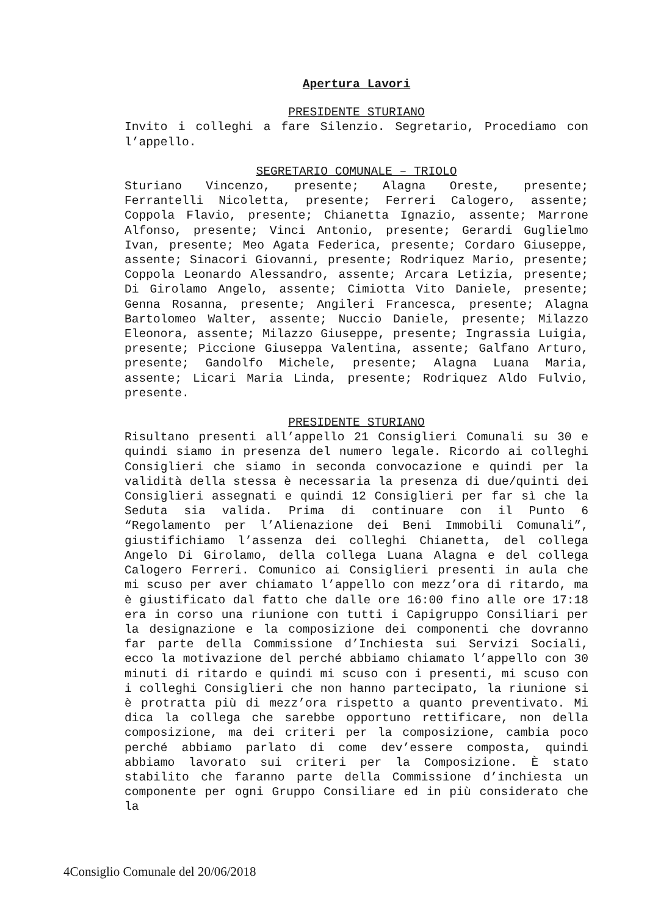Apertura Lavori
PRESIDENTE STURIANO
Invito i colleghi a fare Silenzio. Segretario, Procediamo con l’appello.
SEGRETARIO COMUNALE – TRIOLO
Sturiano Vincenzo, presente; Alagna Oreste, presente; Ferrantelli Nicoletta, presente; Ferreri Calogero, assente; Coppola Flavio, presente; Chianetta Ignazio, assente; Marrone Alfonso, presente; Vinci Antonio, presente; Gerardi Guglielmo Ivan, presente; Meo Agata Federica, presente; Cordaro Giuseppe, assente; Sinacori Giovanni, presente; Rodriquez Mario, presente; Coppola Leonardo Alessandro, assente; Arcara Letizia, presente; Di Girolamo Angelo, assente; Cimiotta Vito Daniele, presente; Genna Rosanna, presente; Angileri Francesca, presente; Alagna Bartolomeo Walter, assente; Nuccio Daniele, presente; Milazzo Eleonora, assente; Milazzo Giuseppe, presente; Ingrassia Luigia, presente; Piccione Giuseppa Valentina, assente; Galfano Arturo, presente; Gandolfo Michele, presente; Alagna Luana Maria, assente; Licari Maria Linda, presente; Rodriquez Aldo Fulvio, presente.
PRESIDENTE STURIANO
Risultano presenti all’appello 21 Consiglieri Comunali su 30 e quindi siamo in presenza del numero legale. Ricordo ai colleghi Consiglieri che siamo in seconda convocazione e quindi per la validità della stessa è necessaria la presenza di due/quinti dei Consiglieri assegnati e quindi 12 Consiglieri per far sì che la Seduta sia valida. Prima di continuare con il Punto 6 “Regolamento per l’Alienazione dei Beni Immobili Comunali”, giustifichiamo l’assenza dei colleghi Chianetta, del collega Angelo Di Girolamo, della collega Luana Alagna e del collega Calogero Ferreri. Comunico ai Consiglieri presenti in aula che mi scuso per aver chiamato l’appello con mezz’ora di ritardo, ma è giustificato dal fatto che dalle ore 16:00 fino alle ore 17:18 era in corso una riunione con tutti i Capigruppo Consiliari per la designazione e la composizione dei componenti che dovranno far parte della Commissione d’Inchiesta sui Servizi Sociali, ecco la motivazione del perché abbiamo chiamato l’appello con 30 minuti di ritardo e quindi mi scuso con i presenti, mi scuso con i colleghi Consiglieri che non hanno partecipato, la riunione si è protratta più di mezz’ora rispetto a quanto preventivato. Mi dica la collega che sarebbe opportuno rettificare, non della composizione, ma dei criteri per la composizione, cambia poco perché abbiamo parlato di come dev’essere composta, quindi abbiamo lavorato sui criteri per la Composizione. È stato stabilito che faranno parte della Commissione d’inchiesta un componente per ogni Gruppo Consiliare ed in più considerato che la
4Consiglio Comunale del 20/06/2018